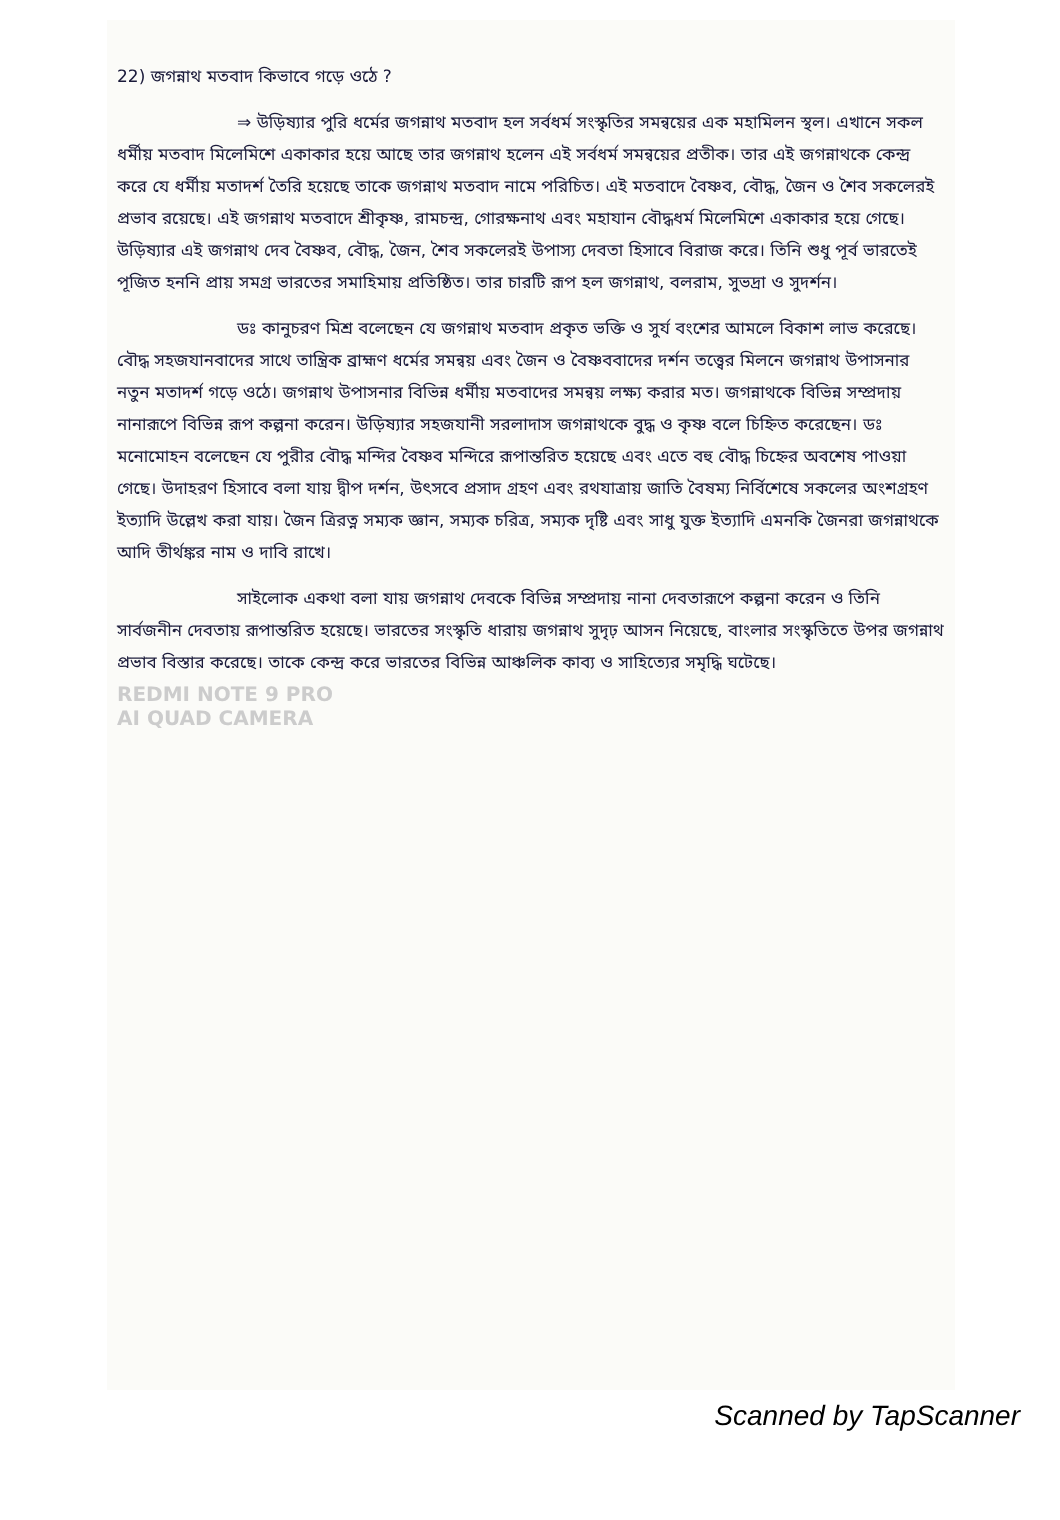22) জগন্নাথ মতবাদ কিভাবে গড়ে ওঠে ?
⇒ উড়িষ্যার পুরি ধর্মের জগন্নাথ মতবাদ হল সর্বধর্ম সংস্কৃতির সমন্বয়ের এক মহামিলন স্থল। এখানে সকল ধর্মীয় মতবাদ মিলেমিশে একাকার হয়ে আছে তার জগন্নাথ হলেন এই সর্বধর্ম সমন্বয়ের প্রতীক। তার এই জগন্নাথকে কেন্দ্র করে যে ধর্মীয় মতাদর্শ তৈরি হয়েছে তাকে জগন্নাথ মতবাদ নামে পরিচিত। এই মতবাদে বৈষ্ণব, বৌদ্ধ, জৈন ও শৈব সকলেরই প্রভাব রয়েছে। এই জগন্নাথ মতবাদে শ্রীকৃষ্ণ, রামচন্দ্র, গোরক্ষনাথ এবং মহাযান বৌদ্ধধর্ম মিলেমিশে একাকার হয়ে গেছে। উড়িষ্যার এই জগন্নাথ দেব বৈষ্ণব, বৌদ্ধ, জৈন, শৈব সকলেরই উপাস্য দেবতা হিসাবে বিরাজ করে। তিনি শুধু পূর্ব ভারতেই পূজিত হননি প্রায় সমগ্র ভারতের সমাহিমায় প্রতিষ্ঠিত। তার চারটি রূপ হল জগন্নাথ, বলরাম, সুভদ্রা ও সুদর্শন।
ডঃ কানুচরণ মিশ্র বলেছেন যে জগন্নাথ মতবাদ প্রকৃত ভক্তি ও সুর্য বংশের আমলে বিকাশ লাভ করেছে। বৌদ্ধ সহজযানবাদের সাথে তান্ত্রিক ব্রাহ্মণ ধর্মের সমন্বয় এবং জৈন ও বৈষ্ণববাদের দর্শন তত্ত্বের মিলনে জগন্নাথ উপাসনার নতুন মতাদর্শ গড়ে ওঠে। জগন্নাথ উপাসনার বিভিন্ন ধর্মীয় মতবাদের সমন্বয় লক্ষ্য করার মত। জগন্নাথকে বিভিন্ন সম্প্রদায় নানারূপে বিভিন্ন রূপ কল্পনা করেন। উড়িষ্যার সহজযানী সরলাদাস জগন্নাথকে বুদ্ধ ও কৃষ্ণ বলে চিহ্নিত করেছেন। ডঃ মনোমোহন বলেছেন যে পুরীর বৌদ্ধ মন্দির বৈষ্ণব মন্দিরে রূপান্তরিত হয়েছে এবং এতে বহু বৌদ্ধ চিহ্নের অবশেষ পাওয়া গেছে। উদাহরণ হিসাবে বলা যায় দ্বীপ দর্শন, উৎসবে প্রসাদ গ্রহণ এবং রথযাত্রায় জাতি বৈষম্য নির্বিশেষে সকলের অংশগ্রহণ ইত্যাদি উল্লেখ করা যায়। জৈন ত্রিরত্ন সম্যক জ্ঞান, সম্যক চরিত্র, সম্যক দৃষ্টি এবং সাধু যুক্ত ইত্যাদি এমনকি জৈনরা জগন্নাথকে আদি তীর্থঙ্কর নাম ও দাবি রাখে।
সাইলোক একথা বলা যায় জগন্নাথ দেবকে বিভিন্ন সম্প্রদায় নানা দেবতারূপে কল্পনা করেন ও তিনি সার্বজনীন দেবতায় রূপান্তরিত হয়েছে। ভারতের সংস্কৃতি ধারায় জগন্নাথ সুদৃঢ় আসন নিয়েছে, বাংলার সংস্কৃতিতে উপর জগন্নাথ প্রভাব বিস্তার করেছে। তাকে কেন্দ্র করে ভারতের বিভিন্ন আঞ্চলিক কাব্য ও সাহিত্যের সমৃদ্ধি ঘটেছে।
REDMI NOTE 9 PRO
AI QUAD CAMERA
Scanned by TapScanner